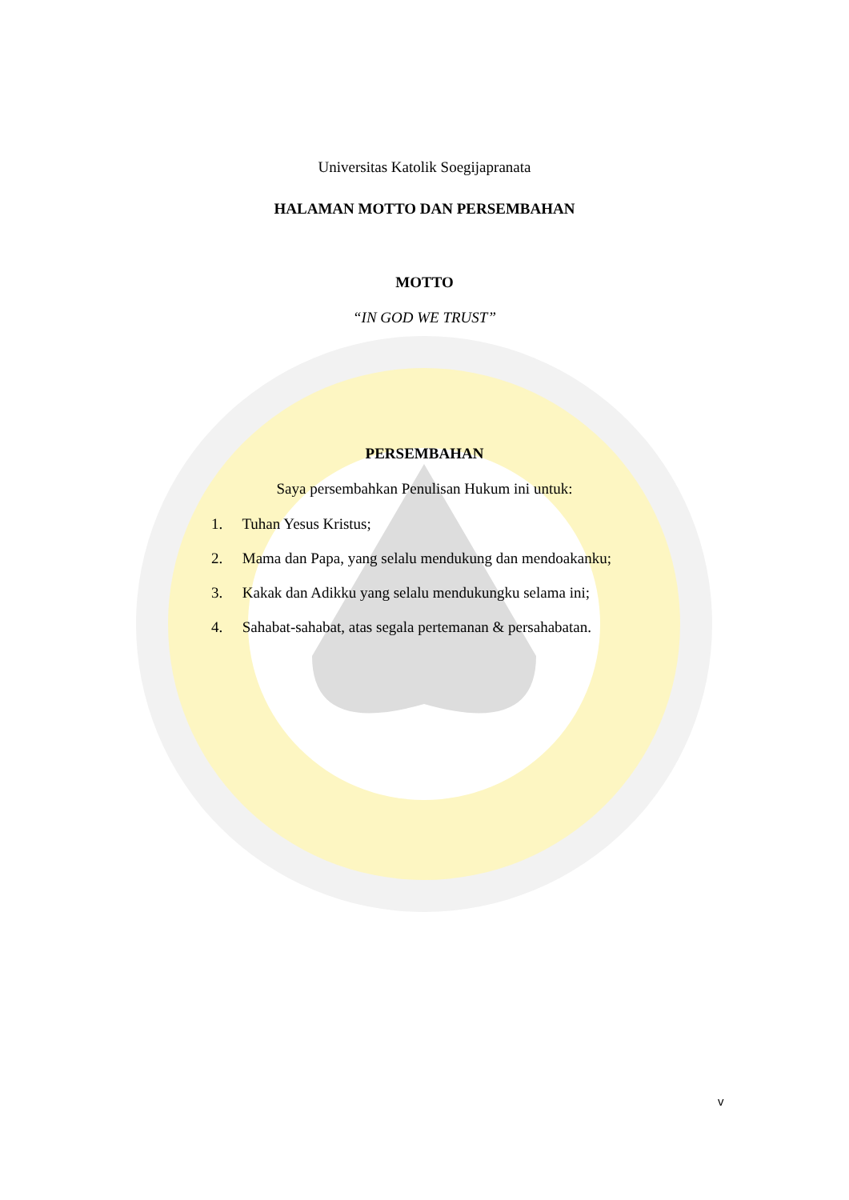Universitas Katolik Soegijapranata
HALAMAN MOTTO DAN PERSEMBAHAN
MOTTO
“IN GOD WE TRUST”
PERSEMBAHAN
Saya persembahkan Penulisan Hukum ini untuk:
1. Tuhan Yesus Kristus;
2. Mama dan Papa, yang selalu mendukung dan mendoakanku;
3. Kakak dan Adikku yang selalu mendukungku selama ini;
4. Sahabat-sahabat, atas segala pertemanan & persahabatan.
v